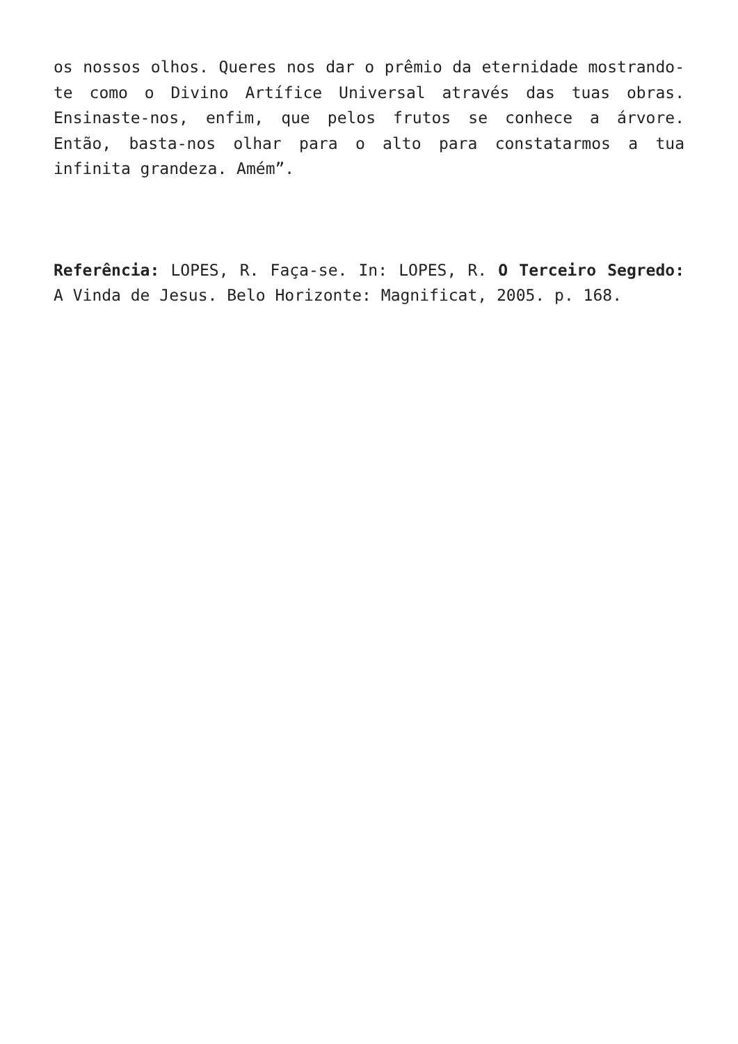os nossos olhos. Queres nos dar o prêmio da eternidade mostrando-te como o Divino Artífice Universal através das tuas obras. Ensinaste-nos, enfim, que pelos frutos se conhece a árvore. Então, basta-nos olhar para o alto para constatarmos a tua infinita grandeza. Amém”.
Referência: LOPES, R. Faça-se. In: LOPES, R. O Terceiro Segredo: A Vinda de Jesus. Belo Horizonte: Magnificat, 2005. p. 168.